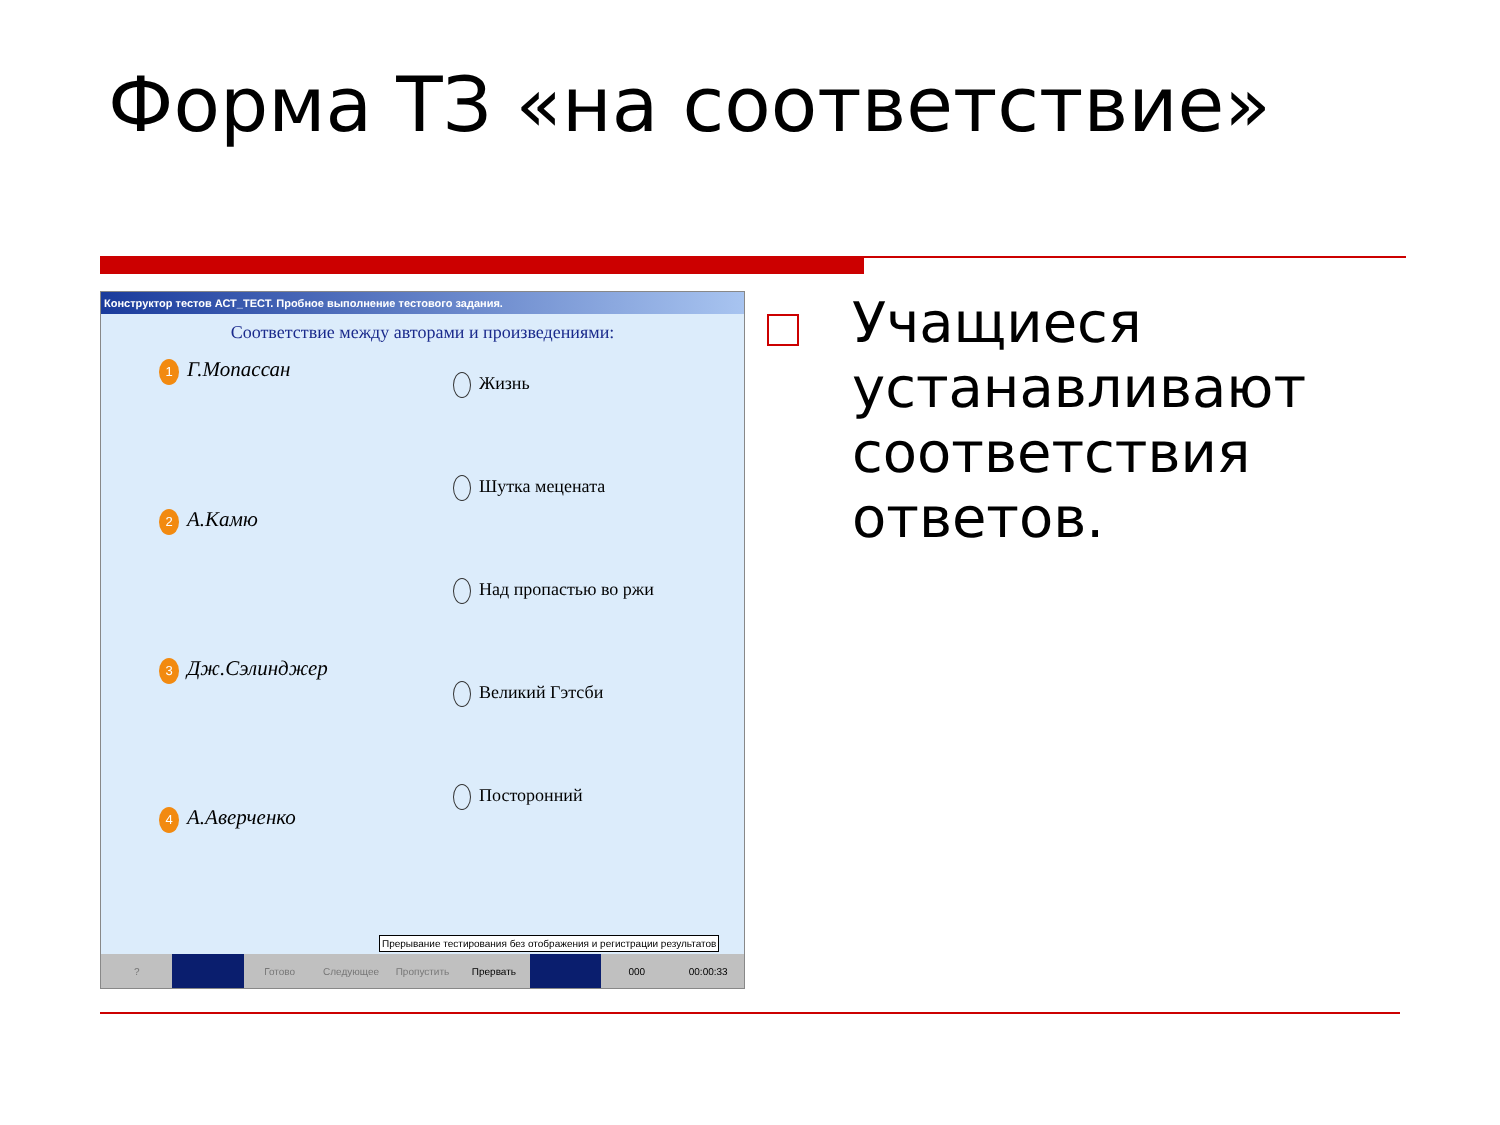Форма ТЗ «на соответствие»
Конструктор тестов АСТ_ТЕСТ. Пробное выполнение тестового задания.
Соответствие между авторами и произведениями:
1 Г.Мопассан
Жизнь
Шутка мецената
2 А.Камю
Над пропастью во ржи
3 Дж.Сэлинджер
Великий Гэтсби
Посторонний
4 А.Аверченко
Прерывание тестирования без отображения и регистрации результатов
? Готово Следующее Пропустить Прервать 000 00:00:33
Учащиеся устанавливают соответствия ответов.